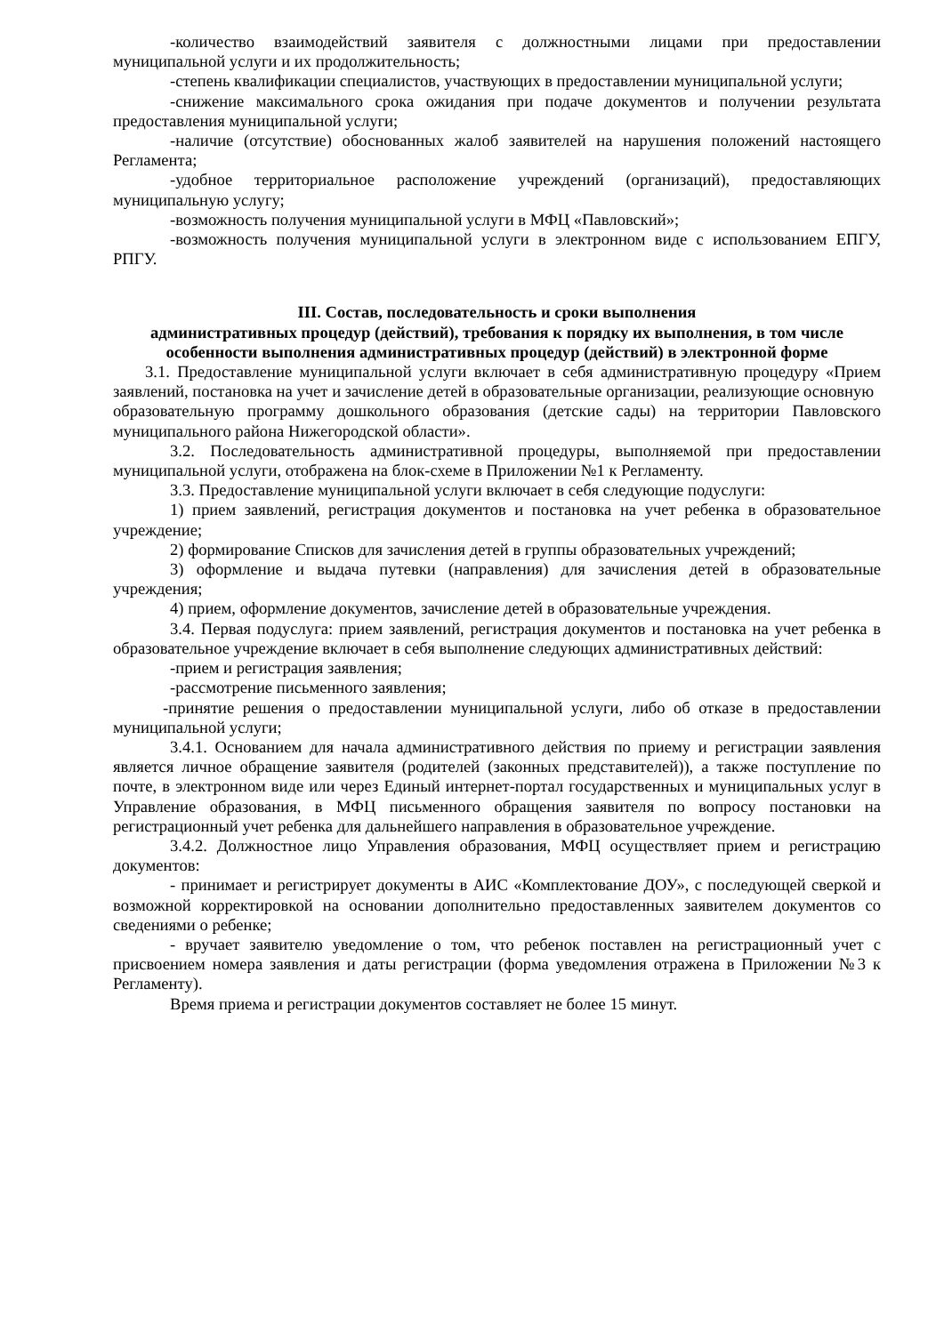-количество взаимодействий заявителя с должностными лицами при предоставлении муниципальной услуги и их продолжительность;
-степень квалификации специалистов, участвующих в предоставлении муниципальной услуги;
-снижение максимального срока ожидания при подаче документов и получении результата предоставления муниципальной услуги;
-наличие (отсутствие) обоснованных жалоб заявителей на нарушения положений настоящего Регламента;
-удобное территориальное расположение учреждений (организаций), предоставляющих муниципальную услугу;
-возможность получения муниципальной услуги в МФЦ «Павловский»;
-возможность получения муниципальной услуги в электронном виде с использованием ЕПГУ, РПГУ.
III. Состав, последовательность и сроки выполнения
административных процедур (действий), требования к порядку их выполнения, в том числе особенности выполнения административных процедур (действий) в электронной форме
3.1. Предоставление муниципальной услуги включает в себя административную процедуру «Прием заявлений, постановка на учет и зачисление детей в образовательные организации, реализующие основную
образовательную программу дошкольного образования (детские сады) на территории Павловского муниципального района Нижегородской области».
3.2. Последовательность административной процедуры, выполняемой при предоставлении муниципальной услуги, отображена на блок-схеме в Приложении №1 к Регламенту.
3.3. Предоставление муниципальной услуги включает в себя следующие подуслуги:
1) прием заявлений, регистрация документов и постановка на учет ребенка в образовательное учреждение;
2) формирование Списков для зачисления детей в группы образовательных учреждений;
3) оформление и выдача путевки (направления) для зачисления детей в образовательные учреждения;
4) прием, оформление документов, зачисление детей в образовательные учреждения.
3.4. Первая подуслуга: прием заявлений, регистрация документов и постановка на учет ребенка в образовательное учреждение включает в себя выполнение следующих административных действий:
-прием и регистрация заявления;
-рассмотрение письменного заявления;
-принятие решения о предоставлении муниципальной услуги, либо об отказе в предоставлении муниципальной услуги;
3.4.1. Основанием для начала административного действия по приему и регистрации заявления является личное обращение заявителя (родителей (законных представителей)), а также поступление по почте, в электронном виде или через Единый интернет-портал государственных и муниципальных услуг в Управление образования, в МФЦ письменного обращения заявителя по вопросу постановки на регистрационный учет ребенка для дальнейшего направления в образовательное учреждение.
3.4.2. Должностное лицо Управления образования, МФЦ осуществляет прием и регистрацию документов:
- принимает и регистрирует документы в АИС «Комплектование ДОУ», с последующей сверкой и возможной корректировкой на основании дополнительно предоставленных заявителем документов со сведениями о ребенке;
- вручает заявителю уведомление о том, что ребенок поставлен на регистрационный учет с присвоением номера заявления и даты регистрации (форма уведомления отражена в Приложении №3 к Регламенту).
Время приема и регистрации документов составляет не более 15 минут.